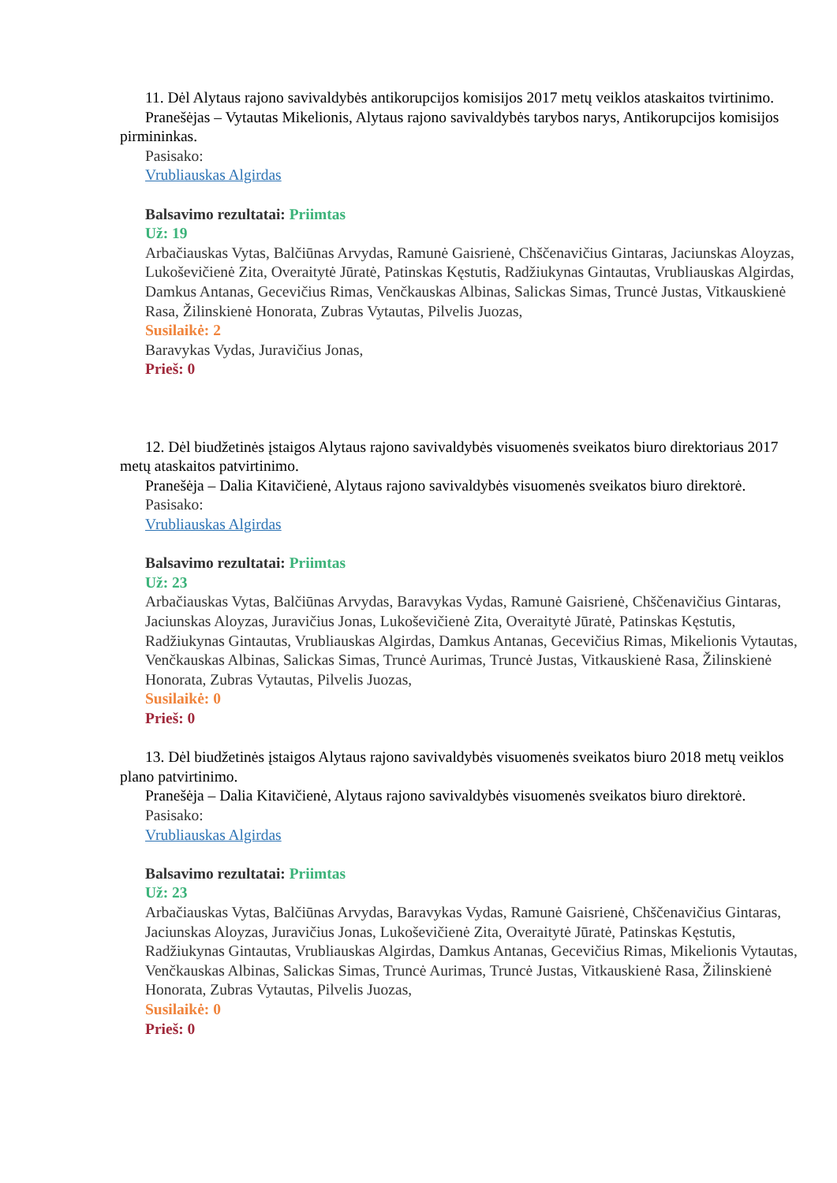11. Dėl Alytaus rajono savivaldybės antikorupcijos komisijos 2017 metų veiklos ataskaitos tvirtinimo.
Pranešėjas – Vytautas Mikelionis, Alytaus rajono savivaldybės tarybos narys, Antikorupcijos komisijos pirmininkas.
Pasisako:
Vrubliauskas Algirdas
Balsavimo rezultatai: Priimtas
Už: 19
Arbačiauskas Vytas, Balčiūnas Arvydas, Ramunė Gaisrienė, Chščenavičius Gintaras, Jaciunskas Aloyzas, Lukoševičienė Zita, Overaitytė Jūratė, Patinskas Kęstutis, Radžiukynas Gintautas, Vrubliauskas Algirdas, Damkus Antanas, Gecevičius Rimas, Venčkauskas Albinas, Salickas Simas, Truncė Justas, Vitkauskienė Rasa, Žilinskienė Honorata, Zubras Vytautas, Pilvelis Juozas,
Susilaikė: 2
Baravykas Vydas, Juravičius Jonas,
Prieš: 0
12. Dėl biudžetinės įstaigos Alytaus rajono savivaldybės visuomenės sveikatos biuro direktoriaus 2017 metų ataskaitos patvirtinimo.
Pranešėja – Dalia Kitavičienė, Alytaus rajono savivaldybės visuomenės sveikatos biuro direktorė.
Pasisako:
Vrubliauskas Algirdas
Balsavimo rezultatai: Priimtas
Už: 23
Arbačiauskas Vytas, Balčiūnas Arvydas, Baravykas Vydas, Ramunė Gaisrienė, Chščenavičius Gintaras, Jaciunskas Aloyzas, Juravičius Jonas, Lukoševičienė Zita, Overaitytė Jūratė, Patinskas Kęstutis, Radžiukynas Gintautas, Vrubliauskas Algirdas, Damkus Antanas, Gecevičius Rimas, Mikelionis Vytautas, Venčkauskas Albinas, Salickas Simas, Truncė Aurimas, Truncė Justas, Vitkauskienė Rasa, Žilinskienė Honorata, Zubras Vytautas, Pilvelis Juozas,
Susilaikė: 0
Prieš: 0
13. Dėl biudžetinės įstaigos Alytaus rajono savivaldybės visuomenės sveikatos biuro 2018 metų veiklos plano patvirtinimo.
Pranešėja – Dalia Kitavičienė, Alytaus rajono savivaldybės visuomenės sveikatos biuro direktorė.
Pasisako:
Vrubliauskas Algirdas
Balsavimo rezultatai: Priimtas
Už: 23
Arbačiauskas Vytas, Balčiūnas Arvydas, Baravykas Vydas, Ramunė Gaisrienė, Chščenavičius Gintaras, Jaciunskas Aloyzas, Juravičius Jonas, Lukoševičienė Zita, Overaitytė Jūratė, Patinskas Kęstutis, Radžiukynas Gintautas, Vrubliauskas Algirdas, Damkus Antanas, Gecevičius Rimas, Mikelionis Vytautas, Venčkauskas Albinas, Salickas Simas, Truncė Aurimas, Truncė Justas, Vitkauskienė Rasa, Žilinskienė Honorata, Zubras Vytautas, Pilvelis Juozas,
Susilaikė: 0
Prieš: 0